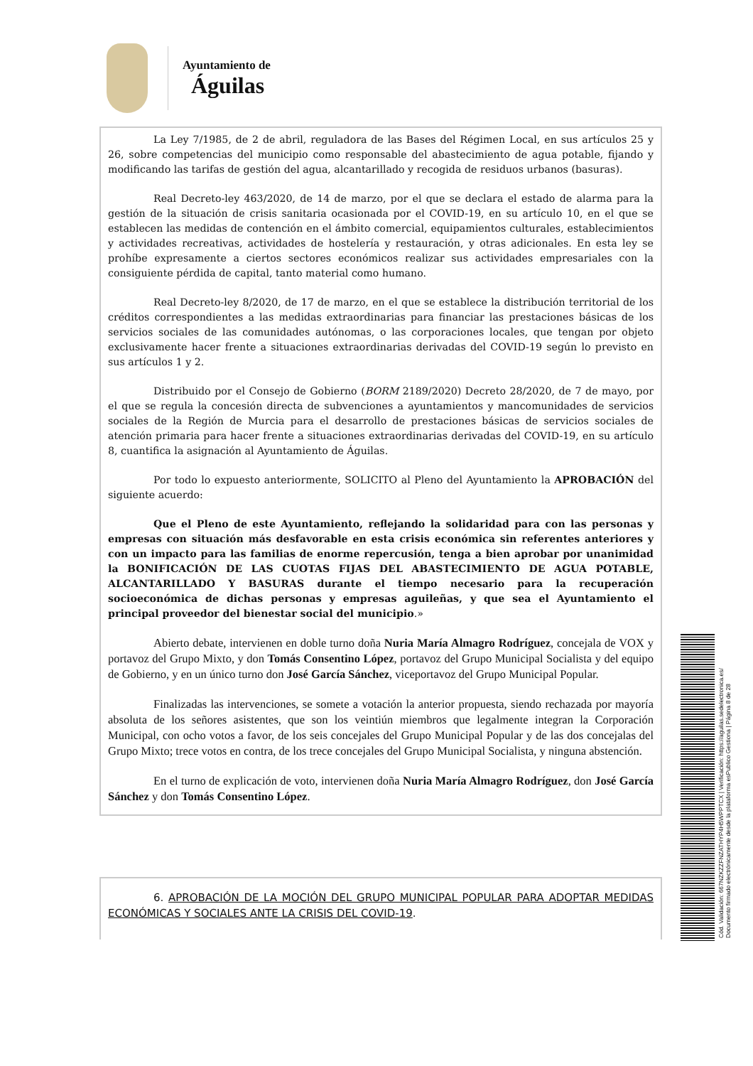Ayuntamiento de
Águilas
La Ley 7/1985, de 2 de abril, reguladora de las Bases del Régimen Local, en sus artículos 25 y 26, sobre competencias del municipio como responsable del abastecimiento de agua potable, fijando y modificando las tarifas de gestión del agua, alcantarillado y recogida de residuos urbanos (basuras).
Real Decreto-ley 463/2020, de 14 de marzo, por el que se declara el estado de alarma para la gestión de la situación de crisis sanitaria ocasionada por el COVID-19, en su artículo 10, en el que se establecen las medidas de contención en el ámbito comercial, equipamientos culturales, establecimientos y actividades recreativas, actividades de hostelería y restauración, y otras adicionales. En esta ley se prohíbe expresamente a ciertos sectores económicos realizar sus actividades empresariales con la consiguiente pérdida de capital, tanto material como humano.
Real Decreto-ley 8/2020, de 17 de marzo, en el que se establece la distribución territorial de los créditos correspondientes a las medidas extraordinarias para financiar las prestaciones básicas de los servicios sociales de las comunidades autónomas, o las corporaciones locales, que tengan por objeto exclusivamente hacer frente a situaciones extraordinarias derivadas del COVID-19 según lo previsto en sus artículos 1 y 2.
Distribuido por el Consejo de Gobierno (BORM 2189/2020) Decreto 28/2020, de 7 de mayo, por el que se regula la concesión directa de subvenciones a ayuntamientos y mancomunidades de servicios sociales de la Región de Murcia para el desarrollo de prestaciones básicas de servicios sociales de atención primaria para hacer frente a situaciones extraordinarias derivadas del COVID-19, en su artículo 8, cuantifica la asignación al Ayuntamiento de Águilas.
Por todo lo expuesto anteriormente, SOLICITO al Pleno del Ayuntamiento la APROBACIÓN del siguiente acuerdo:
Que el Pleno de este Ayuntamiento, reflejando la solidaridad para con las personas y empresas con situación más desfavorable en esta crisis económica sin referentes anteriores y con un impacto para las familias de enorme repercusión, tenga a bien aprobar por unanimidad la BONIFICACIÓN DE LAS CUOTAS FIJAS DEL ABASTECIMIENTO DE AGUA POTABLE, ALCANTARILLADO Y BASURAS durante el tiempo necesario para la recuperación socioeconómica de dichas personas y empresas aguileñas, y que sea el Ayuntamiento el principal proveedor del bienestar social del municipio.»
Abierto debate, intervienen en doble turno doña Nuria María Almagro Rodríguez, concejala de VOX y portavoz del Grupo Mixto, y don Tomás Consentino López, portavoz del Grupo Municipal Socialista y del equipo de Gobierno, y en un único turno don José García Sánchez, viceportavoz del Grupo Municipal Popular.
Finalizadas las intervenciones, se somete a votación la anterior propuesta, siendo rechazada por mayoría absoluta de los señores asistentes, que son los veintiún miembros que legalmente integran la Corporación Municipal, con ocho votos a favor, de los seis concejales del Grupo Municipal Popular y de las dos concejalas del Grupo Mixto; trece votos en contra, de los trece concejales del Grupo Municipal Socialista, y ninguna abstención.
En el turno de explicación de voto, intervienen doña Nuria María Almagro Rodríguez, don José García Sánchez y don Tomás Consentino López.
6. APROBACIÓN DE LA MOCIÓN DEL GRUPO MUNICIPAL POPULAR PARA ADOPTAR MEDIDAS ECONÓMICAS Y SOCIALES ANTE LA CRISIS DEL COVID-19.
Cód. Validación: 667NZKZZFNZATHYP4H5WPPTCX | Verificación: https://aguilas.sedelectronica.es/
Documento firmado electrónicamente desde la plataforma esPublico Gestiona | Página 8 de 28